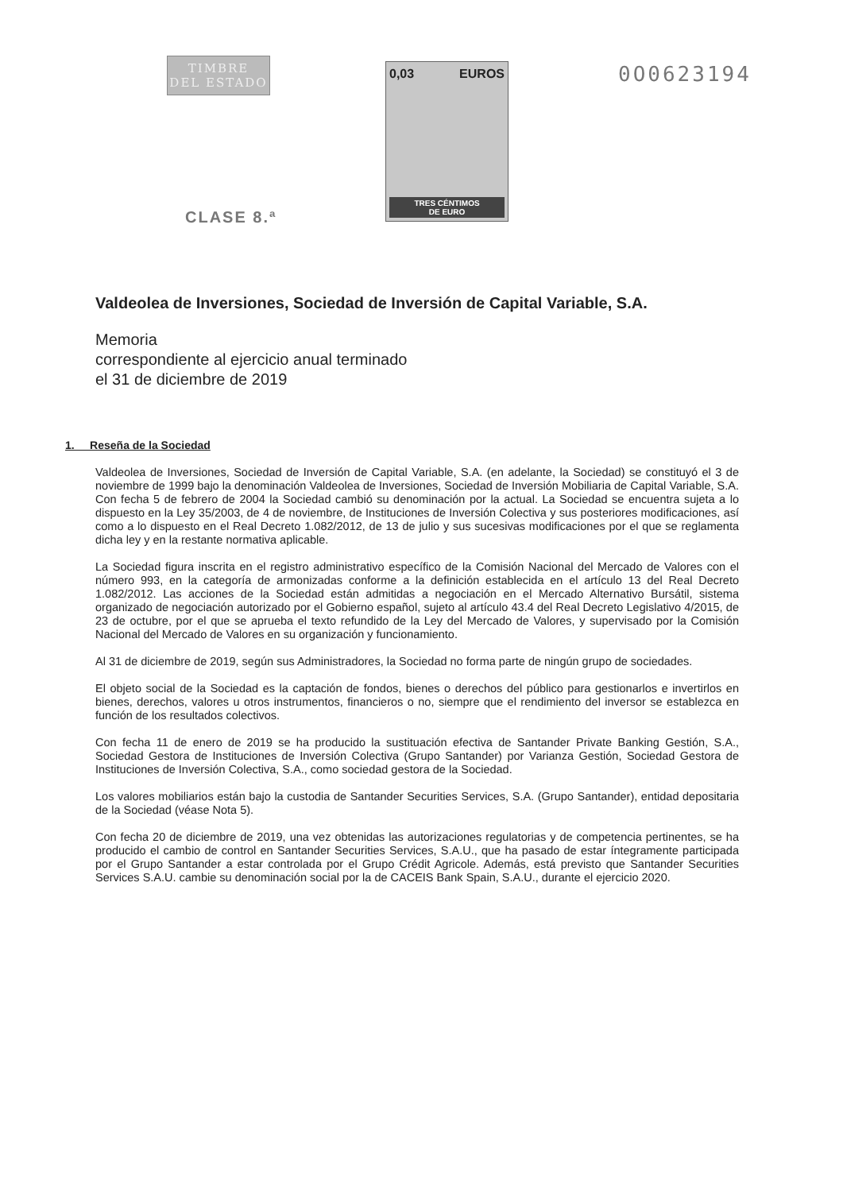TIMBRE
DEL ESTADO
CLASE 8.ª
0,03 EUROS
TRES CÉNTIMOS
DE EURO
0O0623194
Valdeolea de Inversiones, Sociedad de Inversión de Capital Variable, S.A.
Memoria
correspondiente al ejercicio anual terminado
el 31 de diciembre de 2019
1. Reseña de la Sociedad
Valdeolea de Inversiones, Sociedad de Inversión de Capital Variable, S.A. (en adelante, la Sociedad) se constituyó el 3 de noviembre de 1999 bajo la denominación Valdeolea de Inversiones, Sociedad de Inversión Mobiliaria de Capital Variable, S.A. Con fecha 5 de febrero de 2004 la Sociedad cambió su denominación por la actual. La Sociedad se encuentra sujeta a lo dispuesto en la Ley 35/2003, de 4 de noviembre, de Instituciones de Inversión Colectiva y sus posteriores modificaciones, así como a lo dispuesto en el Real Decreto 1.082/2012, de 13 de julio y sus sucesivas modificaciones por el que se reglamenta dicha ley y en la restante normativa aplicable.
La Sociedad figura inscrita en el registro administrativo específico de la Comisión Nacional del Mercado de Valores con el número 993, en la categoría de armonizadas conforme a la definición establecida en el artículo 13 del Real Decreto 1.082/2012. Las acciones de la Sociedad están admitidas a negociación en el Mercado Alternativo Bursátil, sistema organizado de negociación autorizado por el Gobierno español, sujeto al artículo 43.4 del Real Decreto Legislativo 4/2015, de 23 de octubre, por el que se aprueba el texto refundido de la Ley del Mercado de Valores, y supervisado por la Comisión Nacional del Mercado de Valores en su organización y funcionamiento.
Al 31 de diciembre de 2019, según sus Administradores, la Sociedad no forma parte de ningún grupo de sociedades.
El objeto social de la Sociedad es la captación de fondos, bienes o derechos del público para gestionarlos e invertirlos en bienes, derechos, valores u otros instrumentos, financieros o no, siempre que el rendimiento del inversor se establezca en función de los resultados colectivos.
Con fecha 11 de enero de 2019 se ha producido la sustituación efectiva de Santander Private Banking Gestión, S.A., Sociedad Gestora de Instituciones de Inversión Colectiva (Grupo Santander) por Varianza Gestión, Sociedad Gestora de Instituciones de Inversión Colectiva, S.A., como sociedad gestora de la Sociedad.
Los valores mobiliarios están bajo la custodia de Santander Securities Services, S.A. (Grupo Santander), entidad depositaria de la Sociedad (véase Nota 5).
Con fecha 20 de diciembre de 2019, una vez obtenidas las autorizaciones regulatorias y de competencia pertinentes, se ha producido el cambio de control en Santander Securities Services, S.A.U., que ha pasado de estar íntegramente participada por el Grupo Santander a estar controlada por el Grupo Crédit Agricole. Además, está previsto que Santander Securities Services S.A.U. cambie su denominación social por la de CACEIS Bank Spain, S.A.U., durante el ejercicio 2020.